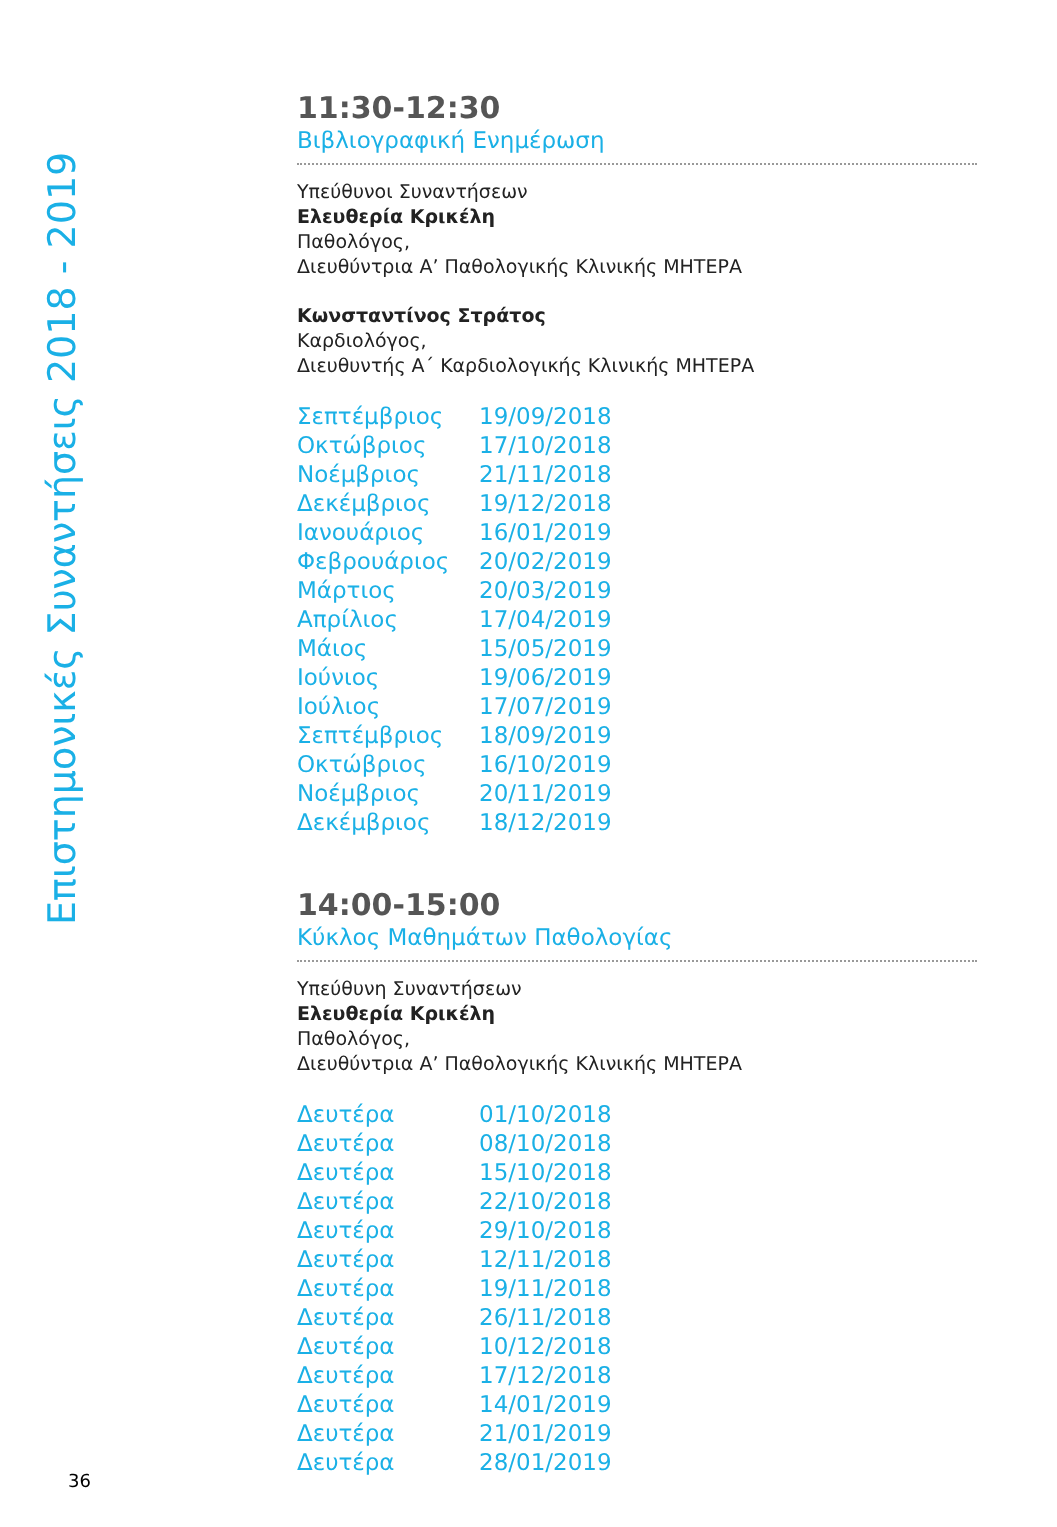Επιστημονικές Συναντήσεις 2018 - 2019
11:30-12:30
Βιβλιογραφική Ενημέρωση
Υπεύθυνοι Συναντήσεων
Ελευθερία Κρικέλη
Παθολόγος,
Διευθύντρια Α’ Παθολογικής Κλινικής ΜΗΤΕΡΑ
Κωνσταντίνος Στράτος
Καρδιολόγος,
Διευθυντής Α΄ Καρδιολογικής Κλινικής ΜΗΤΕΡΑ
| Σεπτέμβριος | 19/09/2018 |
| Οκτώβριος | 17/10/2018 |
| Νοέμβριος | 21/11/2018 |
| Δεκέμβριος | 19/12/2018 |
| Ιανουάριος | 16/01/2019 |
| Φεβρουάριος | 20/02/2019 |
| Μάρτιος | 20/03/2019 |
| Απρίλιος | 17/04/2019 |
| Μάιος | 15/05/2019 |
| Ιούνιος | 19/06/2019 |
| Ιούλιος | 17/07/2019 |
| Σεπτέμβριος | 18/09/2019 |
| Οκτώβριος | 16/10/2019 |
| Νοέμβριος | 20/11/2019 |
| Δεκέμβριος | 18/12/2019 |
14:00-15:00
Κύκλος Μαθημάτων Παθολογίας
Υπεύθυνη Συναντήσεων
Ελευθερία Κρικέλη
Παθολόγος,
Διευθύντρια Α’ Παθολογικής Κλινικής ΜΗΤΕΡΑ
| Δευτέρα | 01/10/2018 |
| Δευτέρα | 08/10/2018 |
| Δευτέρα | 15/10/2018 |
| Δευτέρα | 22/10/2018 |
| Δευτέρα | 29/10/2018 |
| Δευτέρα | 12/11/2018 |
| Δευτέρα | 19/11/2018 |
| Δευτέρα | 26/11/2018 |
| Δευτέρα | 10/12/2018 |
| Δευτέρα | 17/12/2018 |
| Δευτέρα | 14/01/2019 |
| Δευτέρα | 21/01/2019 |
| Δευτέρα | 28/01/2019 |
36